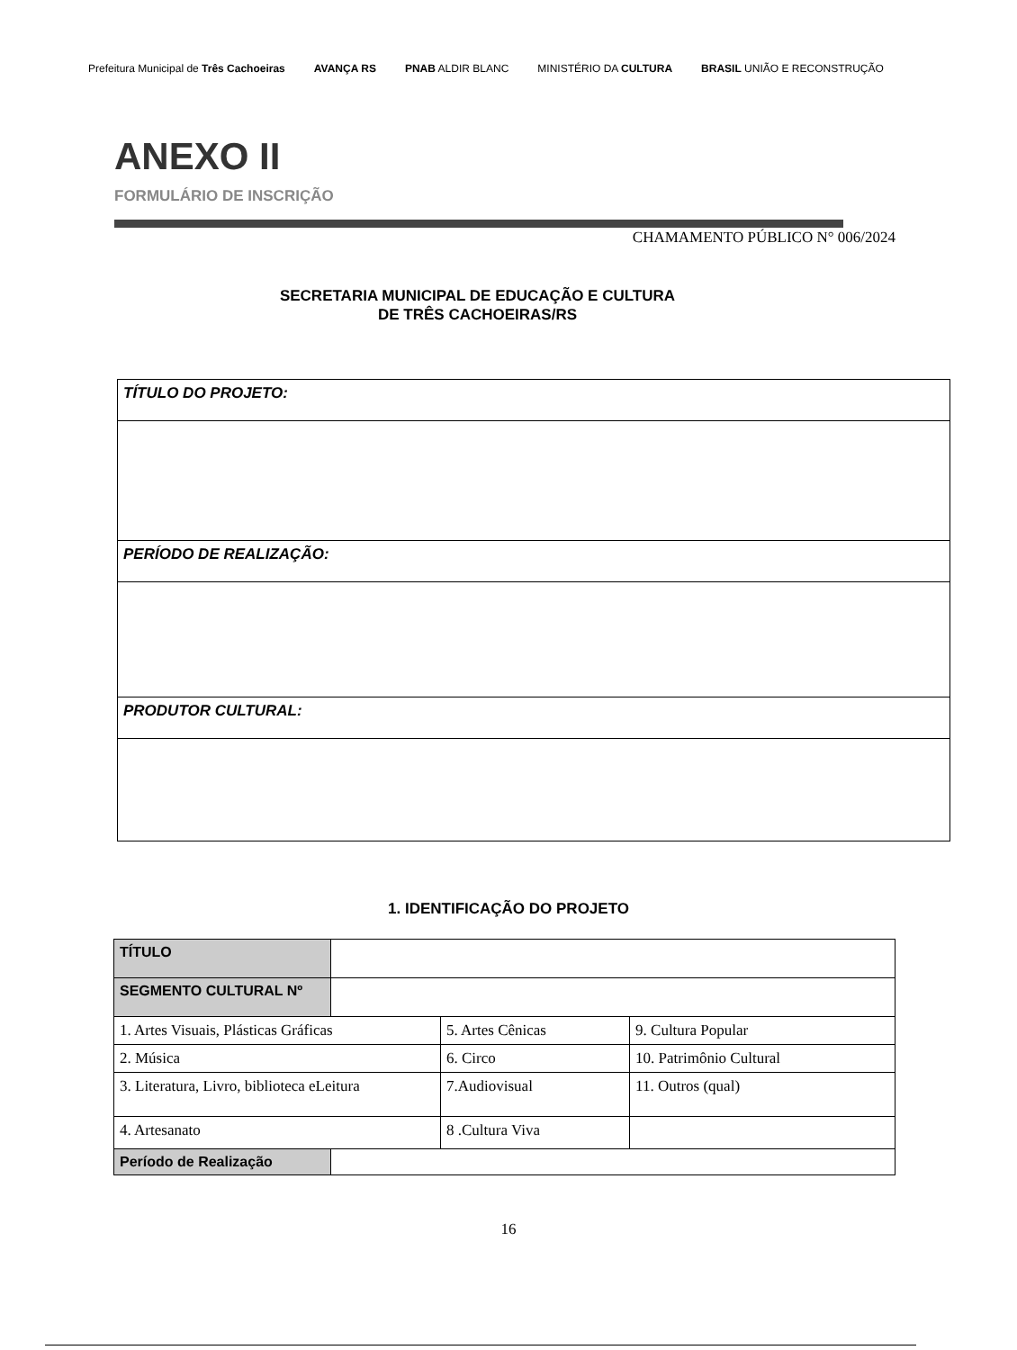Prefeitura Municipal de Três Cachoeiras
AVANÇA RS PNAB ALDIR BLANC MINISTÉRIO DA CULTURA BRASIL UNIÃO E RECONSTRUÇÃO
ANEXO II
FORMULÁRIO DE INSCRIÇÃO
CHAMAMENTO PÚBLICO N° 006/2024
SECRETARIA MUNICIPAL DE EDUCAÇÃO E CULTURA
DE TRÊS CACHOEIRAS/RS
| TÍTULO DO PROJETO: |
| PERÍODO DE REALIZAÇÃO: |
| PRODUTOR CULTURAL: |
1. IDENTIFICAÇÃO DO PROJETO
| TÍTULO | | | |
| SEGMENTO CULTURAL Nº | | | |
| 1. Artes Visuais, Plásticas Gráficas | | 5. Artes Cênicas | 9. Cultura Popular |
| 2. Música | | 6. Circo | 10. Patrimônio Cultural |
| 3. Literatura, Livro, biblioteca eLeitura | | 7.Audiovisual | 11. Outros (qual) |
| 4. Artesanato | | 8 .Cultura Viva | |
| Período de Realização | | | |
16